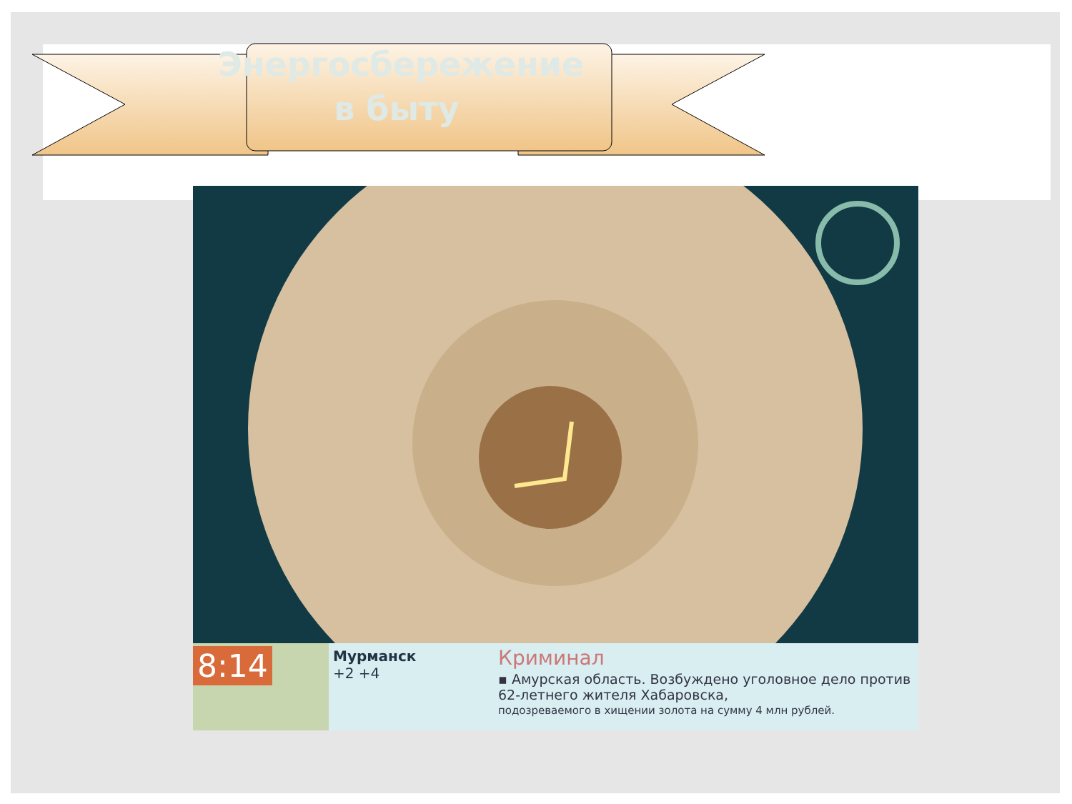Энергосбережение в быту
8:14
Мурманск
+2 +4
Криминал
▪ Амурская область. Возбуждено уголовное дело против 62-летнего жителя Хабаровска,
подозреваемого в хищении золота на сумму 4 млн рублей.